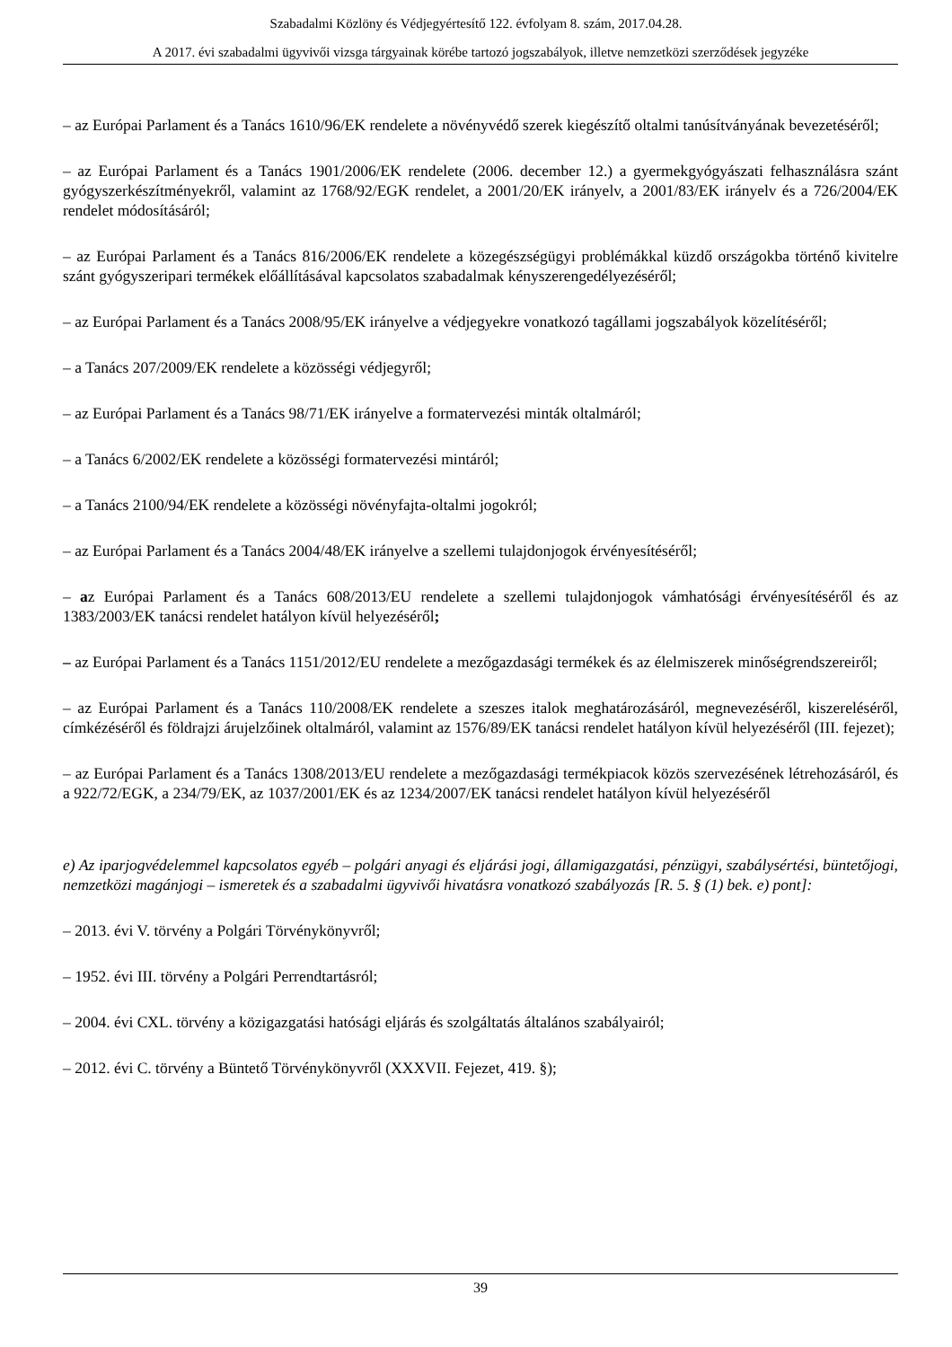Szabadalmi Közlöny és Védjegyértesítő 122. évfolyam 8. szám, 2017.04.28.
A 2017. évi szabadalmi ügyvivői vizsga tárgyainak körébe tartozó jogszabályok, illetve nemzetközi szerződések jegyzéke
– az Európai Parlament és a Tanács 1610/96/EK rendelete a növényvédő szerek kiegészítő oltalmi tanúsítványának bevezetéséről;
– az Európai Parlament és a Tanács 1901/2006/EK rendelete (2006. december 12.) a gyermekgyógyászati felhasználásra szánt gyógyszerkészítményekről, valamint az 1768/92/EGK rendelet, a 2001/20/EK irányelv, a 2001/83/EK irányelv és a 726/2004/EK rendelet módosításáról;
– az Európai Parlament és a Tanács 816/2006/EK rendelete a közegészségügyi problémákkal küzdő országokba történő kivitelre szánt gyógyszeripari termékek előállításával kapcsolatos szabadalmak kényszerengedélyezéséről;
– az Európai Parlament és a Tanács 2008/95/EK irányelve a védjegyekre vonatkozó tagállami jogszabályok közelítéséről;
– a Tanács 207/2009/EK rendelete a közösségi védjegyről;
– az Európai Parlament és a Tanács 98/71/EK irányelve a formatervezési minták oltalmáról;
– a Tanács 6/2002/EK rendelete a közösségi formatervezési mintáról;
– a Tanács 2100/94/EK rendelete a közösségi növényfajta-oltalmi jogokról;
– az Európai Parlament és a Tanács 2004/48/EK irányelve a szellemi tulajdonjogok érvényesítéséről;
– az Európai Parlament és a Tanács 608/2013/EU rendelete a szellemi tulajdonjogok vámhatósági érvényesítéséről és az 1383/2003/EK tanácsi rendelet hatályon kívül helyezéséről;
– az Európai Parlament és a Tanács 1151/2012/EU rendelete a mezőgazdasági termékek és az élelmiszerek minőségrendszereiről;
– az Európai Parlament és a Tanács 110/2008/EK rendelete a szeszes italok meghatározásáról, megnevezéséről, kiszereléséről, címkézéséről és földrajzi árujelzőinek oltalmáról, valamint az 1576/89/EK tanácsi rendelet hatályon kívül helyezéséről (III. fejezet);
– az Európai Parlament és a Tanács 1308/2013/EU rendelete a mezőgazdasági termékpiacok közös szervezésének létrehozásáról, és a 922/72/EGK, a 234/79/EK, az 1037/2001/EK és az 1234/2007/EK tanácsi rendelet hatályon kívül helyezéséről
e) Az iparjogvédelemmel kapcsolatos egyéb – polgári anyagi és eljárási jogi, államigazgatási, pénzügyi, szabálysértési, büntetőjogi, nemzetközi magánjogi – ismeretek és a szabadalmi ügyvivői hivatásra vonatkozó szabályozás [R. 5. § (1) bek. e) pont]:
– 2013. évi V. törvény a Polgári Törvénykönyvről;
– 1952. évi III. törvény a Polgári Perrendtartásról;
– 2004. évi CXL. törvény a közigazgatási hatósági eljárás és szolgáltatás általános szabályairól;
– 2012. évi C. törvény a Büntető Törvénykönyvről (XXXVII. Fejezet, 419. §);
39